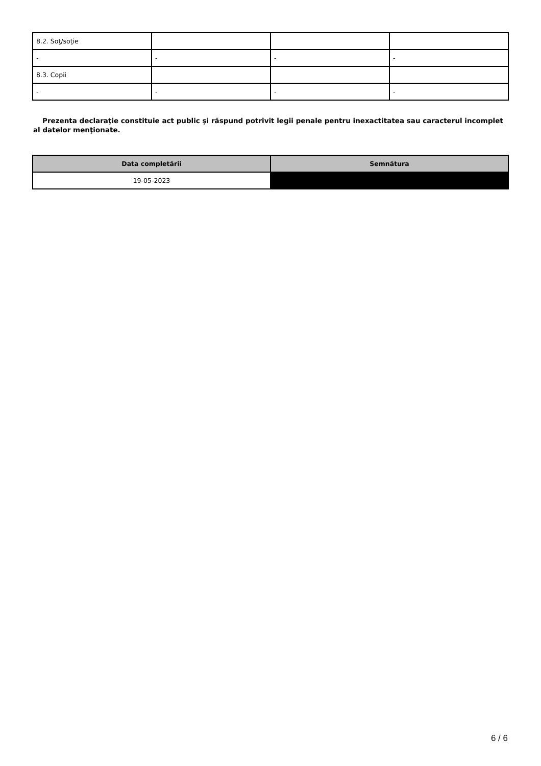| 8.2. Soţ/soţie | | | |
| - | - | - | - |
| 8.3. Copii | | | |
| - | - | - | - |
Prezenta declaraţie constituie act public şi răspund potrivit legii penale pentru inexactitatea sau caracterul incomplet al datelor menţionate.
| Data completării | Semnătura |
| --- | --- |
| 19-05-2023 | |
6 / 6